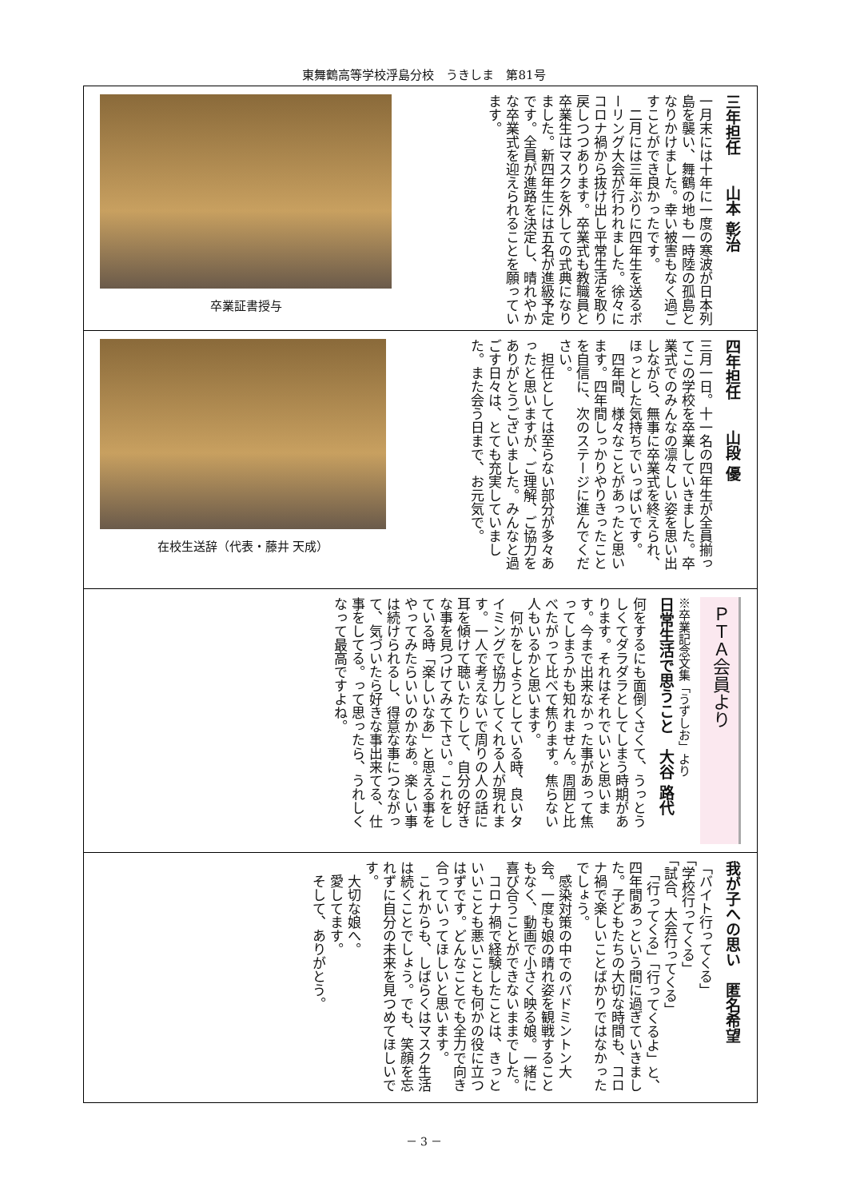東舞鶴高等学校浮島分校　うきしま　第81号
卒業証書授与
三年担任　　山本 彰治
一月末には十年に一度の寒波が日本列島を襲い、舞鶴の地も一時陸の孤島となりかけました。幸い被害もなく過ごすことができ良かったです。
　二月には三年ぶりに四年生を送るボーリング大会が行われました。徐々にコロナ禍から抜け出し平常生活を取り戻しつつあります。卒業式も教職員と卒業生はマスクを外しての式典になりました。新四年生には五名が進級予定です。全員が進路を決定し、晴れやかな卒業式を迎えられることを願っています。
四年担任　　山段 優
三月一日。十一名の四年生が全員揃ってこの学校を卒業していきました。卒業式でのみんなの凛々しい姿を思い出しながら、無事に卒業式を終えられ、ほっとした気持ちでいっぱいです。
　四年間、様々なことがあったと思います。四年間しっかりやりきったことを自信に、次のステージに進んでください。
　担任としては至らない部分が多々あったと思いますが、ご理解、ご協力をありがとうございました。みんなと過ごす日々は、とても充実していました。また会う日まで、お元気で。
在校生送辞（代表・藤井 天成）
ＰＴＡ会員より
※卒業記念文集「うずしお」より
日常生活で思うこと　大谷 路代
何をするにも面倒くさくて、うっとうしくてダラダラとしてしまう時期があります。それはそれでいいと思います。今まで出来なかった事があって焦ってしまうかも知れません。周囲と比べたがって比べて焦ります。焦らない人もいるかと思います。
　何かをしようとしている時、良いタイミングで協力してくれる人が現れます。一人で考えないで周りの人の話に耳を傾けて聴いたりして、自分の好きな事を見つけてみて下さい。これをしている時「楽しいなあ」と思える事をやってみたらいいのかなあ。楽しい事は続けられるし、得意な事につながって、気づいたら好きな事出来てる、仕事をしてる。って思ったら、うれしくなって最高ですよね。
我が子への思い　匿名希望
「バイト行ってくる」
「学校行ってくる」
「試合、大会行ってくる」
　「行ってくる」「行ってくるよ」と、四年間あっという間に過ぎていきました。子どもたちの大切な時間も、コロナ禍で楽しいことばかりではなかったでしょう。
　感染対策の中でのバドミントン大会。一度も娘の晴れ姿を観戦することもなく、動画で小さく映る娘。一緒に喜び合うことができないままでした。
　コロナ禍で経験したことは、きっといいことも悪いことも何かの役に立つはずです。どんなことでも全力で向き合っていってほしいと思います。
　これからも、しばらくはマスク生活は続くことでしょう。でも、笑顔を忘れずに自分の未来を見つめてほしいです。
　大切な娘へ。
　愛してます。
　そして、ありがとう。
－ 3 －